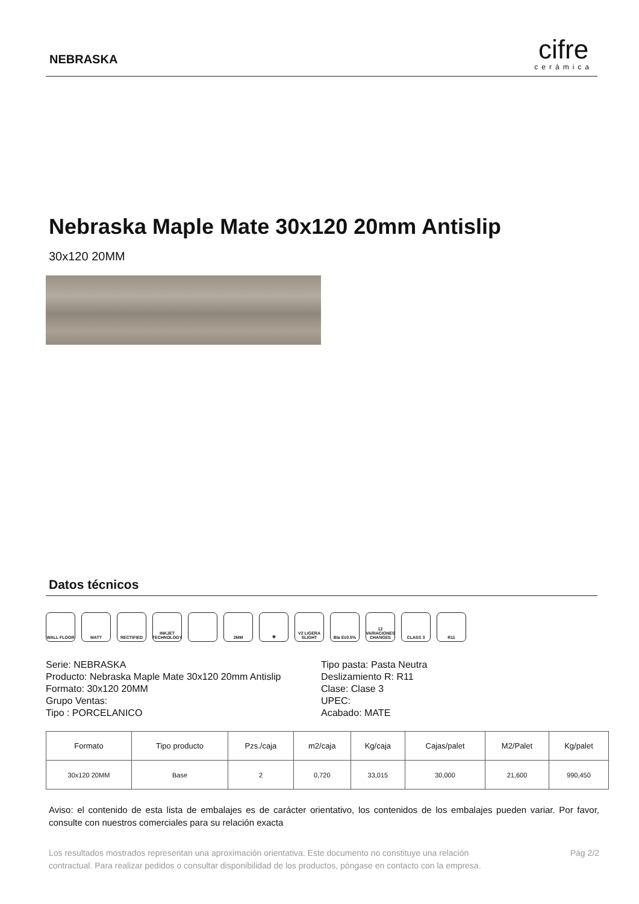NEBRASKA cifre
cerámica
Nebraska Maple Mate 30x120 20mm Antislip
30x120 20MM
Datos técnicos
WALL FLOOR MATT RECTIFIED INKJET TECHNOLOGY
2MM ❄ V2 LIGERA SLIGHT
BIa E≤0.5% 12 VARIACIONES CHANGES
CLASS 3 R11
Serie: NEBRASKA
Producto: Nebraska Maple Mate 30x120 20mm Antislip
Formato: 30x120 20MM
Grupo Ventas:
Tipo : PORCELANICO
Tipo pasta: Pasta Neutra
Deslizamiento R: R11
Clase: Clase 3
UPEC:
Acabado: MATE
| Formato | Tipo producto | Pzs./caja | m2/caja | Kg/caja | Cajas/palet | M2/Palet | Kg/palet |
| --- | --- | --- | --- | --- | --- | --- | --- |
| 30x120 20MM | Base | 2 | 0,720 | 33,015 | 30,000 | 21,600 | 990,450 |
Aviso: el contenido de esta lista de embalajes es de carácter orientativo, los contenidos de los embalajes pueden variar. Por favor, consulte con nuestros comerciales para su relación exacta
Los resultados mostrados representan una aproximación orientativa. Este documento no constituye una relación
contractual. Para realizar pedidos o consultar disponibilidad de los productos, póngase en contacto con la empresa.
Pág 2/2